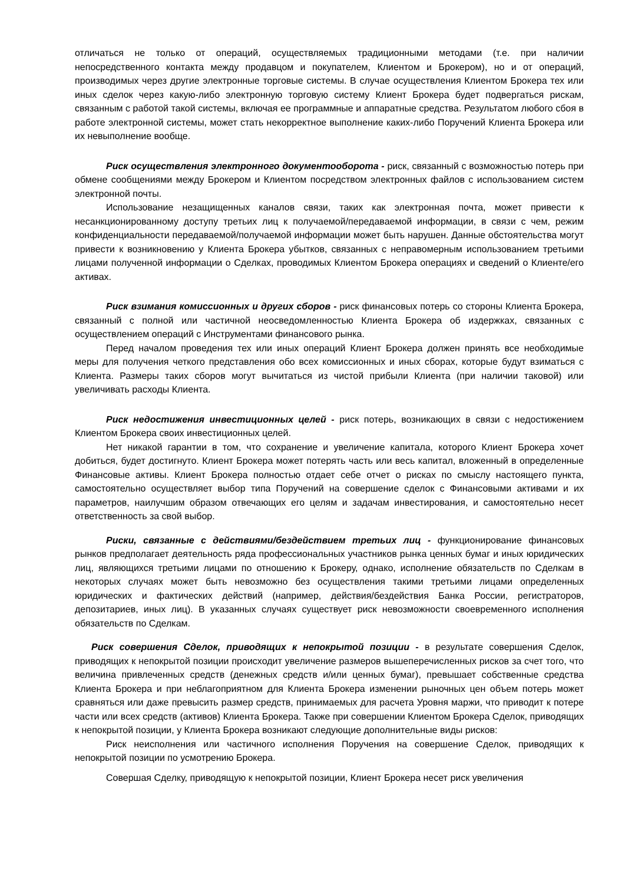отличаться не только от операций, осуществляемых традиционными методами (т.е. при наличии непосредственного контакта между продавцом и покупателем, Клиентом и Брокером), но и от операций, производимых через другие электронные торговые системы. В случае осуществления Клиентом Брокера тех или иных сделок через какую-либо электронную торговую систему Клиент Брокера будет подвергаться рискам, связанным с работой такой системы, включая ее программные и аппаратные средства. Результатом любого сбоя в работе электронной системы, может стать некорректное выполнение каких-либо Поручений Клиента Брокера или их невыполнение вообще.
Риск осуществления электронного документооборота - риск, связанный с возможностью потерь при обмене сообщениями между Брокером и Клиентом посредством электронных файлов с использованием систем электронной почты.
Использование незащищенных каналов связи, таких как электронная почта, может привести к несанкционированному доступу третьих лиц к получаемой/передаваемой информации, в связи с чем, режим конфиденциальности передаваемой/получаемой информации может быть нарушен. Данные обстоятельства могут привести к возникновению у Клиента Брокера убытков, связанных с неправомерным использованием третьими лицами полученной информации о Сделках, проводимых Клиентом Брокера операциях и сведений о Клиенте/его активах.
Риск взимания комиссионных и других сборов - риск финансовых потерь со стороны Клиента Брокера, связанный с полной или частичной неосведомленностью Клиента Брокера об издержках, связанных с осуществлением операций с Инструментами финансового рынка.
Перед началом проведения тех или иных операций Клиент Брокера должен принять все необходимые меры для получения четкого представления обо всех комиссионных и иных сборах, которые будут взиматься с Клиента. Размеры таких сборов могут вычитаться из чистой прибыли Клиента (при наличии таковой) или увеличивать расходы Клиента.
Риск недостижения инвестиционных целей - риск потерь, возникающих в связи с недостижением Клиентом Брокера своих инвестиционных целей.
Нет никакой гарантии в том, что сохранение и увеличение капитала, которого Клиент Брокера хочет добиться, будет достигнуто. Клиент Брокера может потерять часть или весь капитал, вложенный в определенные Финансовые активы. Клиент Брокера полностью отдает себе отчет о рисках по смыслу настоящего пункта, самостоятельно осуществляет выбор типа Поручений на совершение сделок с Финансовыми активами и их параметров, наилучшим образом отвечающих его целям и задачам инвестирования, и самостоятельно несет ответственность за свой выбор.
Риски, связанные с действиями/бездействием третьих лиц - функционирование финансовых рынков предполагает деятельность ряда профессиональных участников рынка ценных бумаг и иных юридических лиц, являющихся третьими лицами по отношению к Брокеру, однако, исполнение обязательств по Сделкам в некоторых случаях может быть невозможно без осуществления такими третьими лицами определенных юридических и фактических действий (например, действия/бездействия Банка России, регистраторов, депозитариев, иных лиц). В указанных случаях существует риск невозможности своевременного исполнения обязательств по Сделкам.
Риск совершения Сделок, приводящих к непокрытой позиции - в результате совершения Сделок, приводящих к непокрытой позиции происходит увеличение размеров вышеперечисленных рисков за счет того, что величина привлеченных средств (денежных средств и/или ценных бумаг), превышает собственные средства Клиента Брокера и при неблагоприятном для Клиента Брокера изменении рыночных цен объем потерь может сравняться или даже превысить размер средств, принимаемых для расчета Уровня маржи, что приводит к потере части или всех средств (активов) Клиента Брокера. Также при совершении Клиентом Брокера Сделок, приводящих к непокрытой позиции, у Клиента Брокера возникают следующие дополнительные виды рисков:
Риск неисполнения или частичного исполнения Поручения на совершение Сделок, приводящих к непокрытой позиции по усмотрению Брокера.
Совершая Сделку, приводящую к непокрытой позиции, Клиент Брокера несет риск увеличения